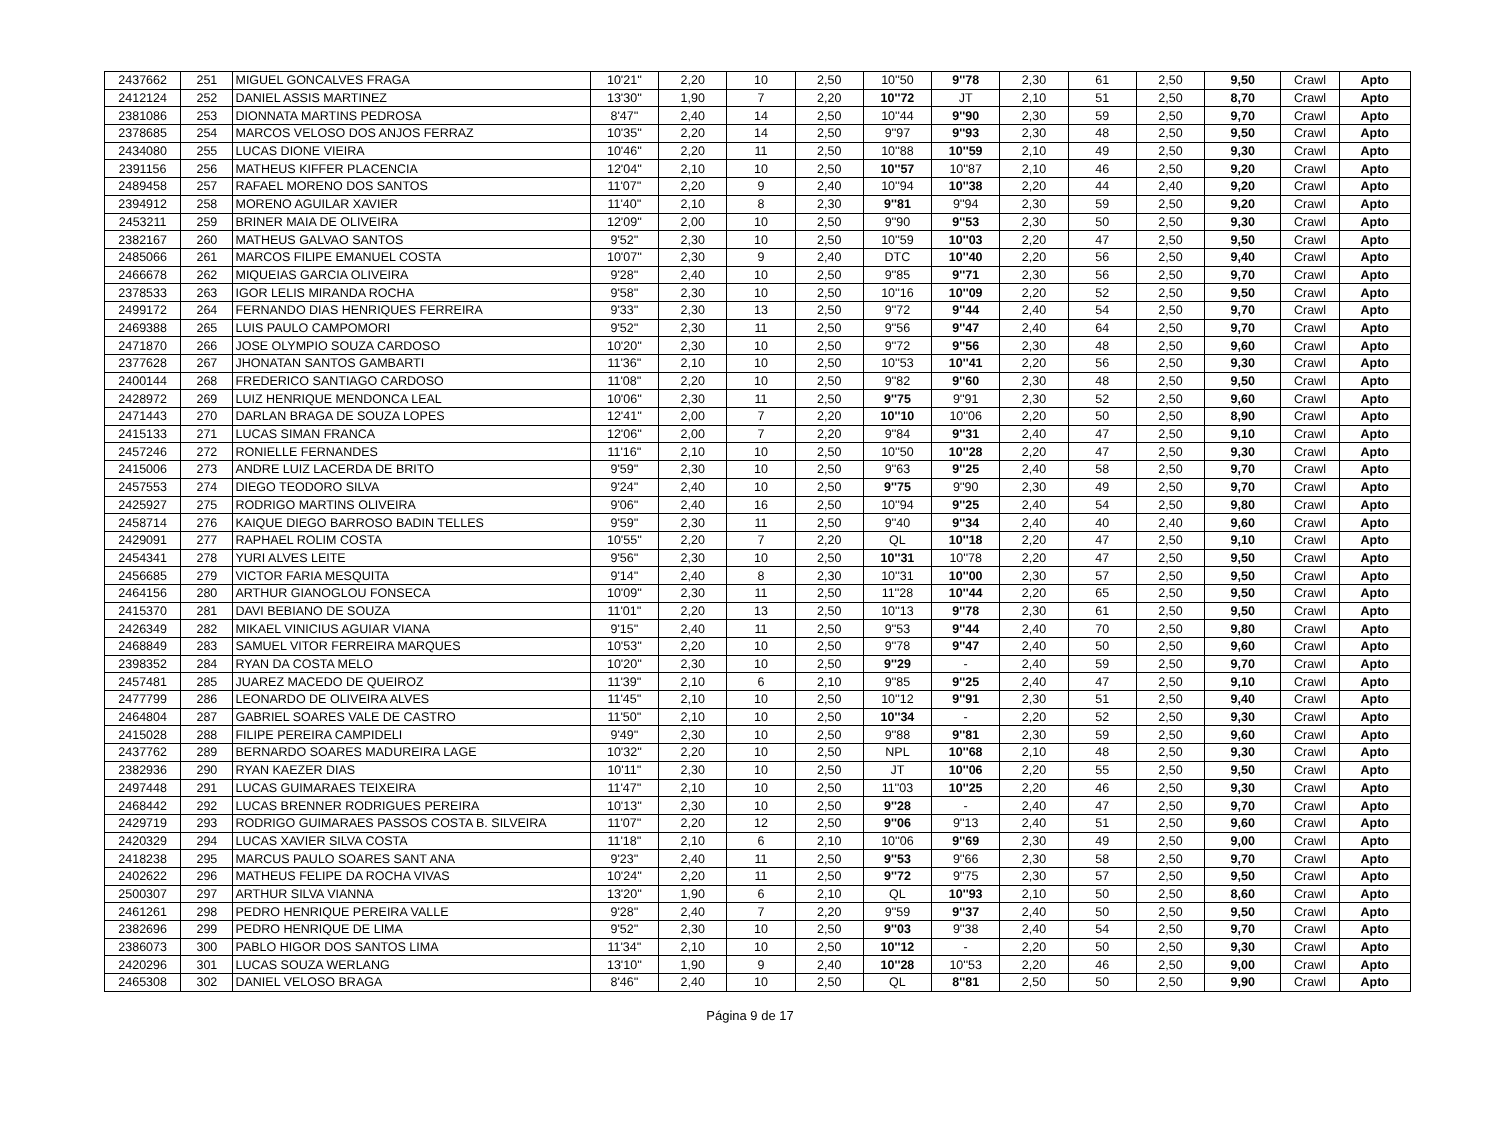| 2437662 | 251 | MIGUEL GONCALVES FRAGA | 10'21'' | 2,20 | 10 | 2,50 | 10''50 | 9''78 | 2,30 | 61 | 2,50 | 9,50 | Crawl | Apto |
| 2412124 | 252 | DANIEL ASSIS MARTINEZ | 13'30'' | 1,90 | 7 | 2,20 | 10''72 | JT | 2,10 | 51 | 2,50 | 8,70 | Crawl | Apto |
| 2381086 | 253 | DIONNATA MARTINS PEDROSA | 8'47'' | 2,40 | 14 | 2,50 | 10''44 | 9''90 | 2,30 | 59 | 2,50 | 9,70 | Crawl | Apto |
| 2378685 | 254 | MARCOS VELOSO DOS ANJOS FERRAZ | 10'35'' | 2,20 | 14 | 2,50 | 9''97 | 9''93 | 2,30 | 48 | 2,50 | 9,50 | Crawl | Apto |
| 2434080 | 255 | LUCAS DIONE VIEIRA | 10'46'' | 2,20 | 11 | 2,50 | 10''88 | 10''59 | 2,10 | 49 | 2,50 | 9,30 | Crawl | Apto |
| 2391156 | 256 | MATHEUS KIFFER PLACENCIA | 12'04'' | 2,10 | 10 | 2,50 | 10''57 | 10''87 | 2,10 | 46 | 2,50 | 9,20 | Crawl | Apto |
| 2489458 | 257 | RAFAEL MORENO DOS SANTOS | 11'07'' | 2,20 | 9 | 2,40 | 10''94 | 10''38 | 2,20 | 44 | 2,40 | 9,20 | Crawl | Apto |
| 2394912 | 258 | MORENO AGUILAR XAVIER | 11'40'' | 2,10 | 8 | 2,30 | 9''81 | 9''94 | 2,30 | 59 | 2,50 | 9,20 | Crawl | Apto |
| 2453211 | 259 | BRINER MAIA DE OLIVEIRA | 12'09'' | 2,00 | 10 | 2,50 | 9''90 | 9''53 | 2,30 | 50 | 2,50 | 9,30 | Crawl | Apto |
| 2382167 | 260 | MATHEUS GALVAO SANTOS | 9'52'' | 2,30 | 10 | 2,50 | 10''59 | 10''03 | 2,20 | 47 | 2,50 | 9,50 | Crawl | Apto |
| 2485066 | 261 | MARCOS FILIPE EMANUEL COSTA | 10'07'' | 2,30 | 9 | 2,40 | DTC | 10''40 | 2,20 | 56 | 2,50 | 9,40 | Crawl | Apto |
| 2466678 | 262 | MIQUEIAS GARCIA OLIVEIRA | 9'28'' | 2,40 | 10 | 2,50 | 9''85 | 9''71 | 2,30 | 56 | 2,50 | 9,70 | Crawl | Apto |
| 2378533 | 263 | IGOR LELIS MIRANDA ROCHA | 9'58'' | 2,30 | 10 | 2,50 | 10''16 | 10''09 | 2,20 | 52 | 2,50 | 9,50 | Crawl | Apto |
| 2499172 | 264 | FERNANDO DIAS HENRIQUES FERREIRA | 9'33'' | 2,30 | 13 | 2,50 | 9''72 | 9''44 | 2,40 | 54 | 2,50 | 9,70 | Crawl | Apto |
| 2469388 | 265 | LUIS PAULO CAMPOMORI | 9'52'' | 2,30 | 11 | 2,50 | 9''56 | 9''47 | 2,40 | 64 | 2,50 | 9,70 | Crawl | Apto |
| 2471870 | 266 | JOSE OLYMPIO SOUZA CARDOSO | 10'20'' | 2,30 | 10 | 2,50 | 9''72 | 9''56 | 2,30 | 48 | 2,50 | 9,60 | Crawl | Apto |
| 2377628 | 267 | JHONATAN SANTOS GAMBARTI | 11'36'' | 2,10 | 10 | 2,50 | 10''53 | 10''41 | 2,20 | 56 | 2,50 | 9,30 | Crawl | Apto |
| 2400144 | 268 | FREDERICO SANTIAGO CARDOSO | 11'08'' | 2,20 | 10 | 2,50 | 9''82 | 9''60 | 2,30 | 48 | 2,50 | 9,50 | Crawl | Apto |
| 2428972 | 269 | LUIZ HENRIQUE MENDONCA LEAL | 10'06'' | 2,30 | 11 | 2,50 | 9''75 | 9''91 | 2,30 | 52 | 2,50 | 9,60 | Crawl | Apto |
| 2471443 | 270 | DARLAN BRAGA DE SOUZA LOPES | 12'41'' | 2,00 | 7 | 2,20 | 10''10 | 10''06 | 2,20 | 50 | 2,50 | 8,90 | Crawl | Apto |
| 2415133 | 271 | LUCAS SIMAN FRANCA | 12'06'' | 2,00 | 7 | 2,20 | 9''84 | 9''31 | 2,40 | 47 | 2,50 | 9,10 | Crawl | Apto |
| 2457246 | 272 | RONIELLE FERNANDES | 11'16'' | 2,10 | 10 | 2,50 | 10''50 | 10''28 | 2,20 | 47 | 2,50 | 9,30 | Crawl | Apto |
| 2415006 | 273 | ANDRE LUIZ LACERDA DE BRITO | 9'59'' | 2,30 | 10 | 2,50 | 9''63 | 9''25 | 2,40 | 58 | 2,50 | 9,70 | Crawl | Apto |
| 2457553 | 274 | DIEGO TEODORO SILVA | 9'24'' | 2,40 | 10 | 2,50 | 9''75 | 9''90 | 2,30 | 49 | 2,50 | 9,70 | Crawl | Apto |
| 2425927 | 275 | RODRIGO MARTINS OLIVEIRA | 9'06'' | 2,40 | 16 | 2,50 | 10''94 | 9''25 | 2,40 | 54 | 2,50 | 9,80 | Crawl | Apto |
| 2458714 | 276 | KAIQUE DIEGO BARROSO BADIN TELLES | 9'59'' | 2,30 | 11 | 2,50 | 9''40 | 9''34 | 2,40 | 40 | 2,40 | 9,60 | Crawl | Apto |
| 2429091 | 277 | RAPHAEL ROLIM COSTA | 10'55'' | 2,20 | 7 | 2,20 | QL | 10''18 | 2,20 | 47 | 2,50 | 9,10 | Crawl | Apto |
| 2454341 | 278 | YURI ALVES LEITE | 9'56'' | 2,30 | 10 | 2,50 | 10''31 | 10''78 | 2,20 | 47 | 2,50 | 9,50 | Crawl | Apto |
| 2456685 | 279 | VICTOR FARIA MESQUITA | 9'14'' | 2,40 | 8 | 2,30 | 10''31 | 10''00 | 2,30 | 57 | 2,50 | 9,50 | Crawl | Apto |
| 2464156 | 280 | ARTHUR GIANOGLOU FONSECA | 10'09'' | 2,30 | 11 | 2,50 | 11''28 | 10''44 | 2,20 | 65 | 2,50 | 9,50 | Crawl | Apto |
| 2415370 | 281 | DAVI BEBIANO DE SOUZA | 11'01'' | 2,20 | 13 | 2,50 | 10''13 | 9''78 | 2,30 | 61 | 2,50 | 9,50 | Crawl | Apto |
| 2426349 | 282 | MIKAEL VINICIUS AGUIAR VIANA | 9'15'' | 2,40 | 11 | 2,50 | 9''53 | 9''44 | 2,40 | 70 | 2,50 | 9,80 | Crawl | Apto |
| 2468849 | 283 | SAMUEL VITOR FERREIRA MARQUES | 10'53'' | 2,20 | 10 | 2,50 | 9''78 | 9''47 | 2,40 | 50 | 2,50 | 9,60 | Crawl | Apto |
| 2398352 | 284 | RYAN DA COSTA MELO | 10'20'' | 2,30 | 10 | 2,50 | 9''29 | - | 2,40 | 59 | 2,50 | 9,70 | Crawl | Apto |
| 2457481 | 285 | JUAREZ MACEDO DE QUEIROZ | 11'39'' | 2,10 | 6 | 2,10 | 9''85 | 9''25 | 2,40 | 47 | 2,50 | 9,10 | Crawl | Apto |
| 2477799 | 286 | LEONARDO DE OLIVEIRA ALVES | 11'45'' | 2,10 | 10 | 2,50 | 10''12 | 9''91 | 2,30 | 51 | 2,50 | 9,40 | Crawl | Apto |
| 2464804 | 287 | GABRIEL SOARES VALE DE CASTRO | 11'50'' | 2,10 | 10 | 2,50 | 10''34 | - | 2,20 | 52 | 2,50 | 9,30 | Crawl | Apto |
| 2415028 | 288 | FILIPE PEREIRA CAMPIDELI | 9'49'' | 2,30 | 10 | 2,50 | 9''88 | 9''81 | 2,30 | 59 | 2,50 | 9,60 | Crawl | Apto |
| 2437762 | 289 | BERNARDO SOARES MADUREIRA LAGE | 10'32'' | 2,20 | 10 | 2,50 | NPL | 10''68 | 2,10 | 48 | 2,50 | 9,30 | Crawl | Apto |
| 2382936 | 290 | RYAN KAEZER DIAS | 10'11'' | 2,30 | 10 | 2,50 | JT | 10''06 | 2,20 | 55 | 2,50 | 9,50 | Crawl | Apto |
| 2497448 | 291 | LUCAS GUIMARAES TEIXEIRA | 11'47'' | 2,10 | 10 | 2,50 | 11''03 | 10''25 | 2,20 | 46 | 2,50 | 9,30 | Crawl | Apto |
| 2468442 | 292 | LUCAS BRENNER RODRIGUES PEREIRA | 10'13'' | 2,30 | 10 | 2,50 | 9''28 | - | 2,40 | 47 | 2,50 | 9,70 | Crawl | Apto |
| 2429719 | 293 | RODRIGO GUIMARAES PASSOS COSTA B. SILVEIRA | 11'07'' | 2,20 | 12 | 2,50 | 9''06 | 9''13 | 2,40 | 51 | 2,50 | 9,60 | Crawl | Apto |
| 2420329 | 294 | LUCAS XAVIER SILVA COSTA | 11'18'' | 2,10 | 6 | 2,10 | 10''06 | 9''69 | 2,30 | 49 | 2,50 | 9,00 | Crawl | Apto |
| 2418238 | 295 | MARCUS PAULO SOARES SANT ANA | 9'23'' | 2,40 | 11 | 2,50 | 9''53 | 9''66 | 2,30 | 58 | 2,50 | 9,70 | Crawl | Apto |
| 2402622 | 296 | MATHEUS FELIPE DA ROCHA VIVAS | 10'24'' | 2,20 | 11 | 2,50 | 9''72 | 9''75 | 2,30 | 57 | 2,50 | 9,50 | Crawl | Apto |
| 2500307 | 297 | ARTHUR SILVA VIANNA | 13'20'' | 1,90 | 6 | 2,10 | QL | 10''93 | 2,10 | 50 | 2,50 | 8,60 | Crawl | Apto |
| 2461261 | 298 | PEDRO HENRIQUE PEREIRA VALLE | 9'28'' | 2,40 | 7 | 2,20 | 9''59 | 9''37 | 2,40 | 50 | 2,50 | 9,50 | Crawl | Apto |
| 2382696 | 299 | PEDRO HENRIQUE DE LIMA | 9'52'' | 2,30 | 10 | 2,50 | 9''03 | 9''38 | 2,40 | 54 | 2,50 | 9,70 | Crawl | Apto |
| 2386073 | 300 | PABLO HIGOR DOS SANTOS LIMA | 11'34'' | 2,10 | 10 | 2,50 | 10''12 | - | 2,20 | 50 | 2,50 | 9,30 | Crawl | Apto |
| 2420296 | 301 | LUCAS SOUZA WERLANG | 13'10'' | 1,90 | 9 | 2,40 | 10''28 | 10''53 | 2,20 | 46 | 2,50 | 9,00 | Crawl | Apto |
| 2465308 | 302 | DANIEL VELOSO BRAGA | 8'46'' | 2,40 | 10 | 2,50 | QL | 8''81 | 2,50 | 50 | 2,50 | 9,90 | Crawl | Apto |
Página 9 de 17